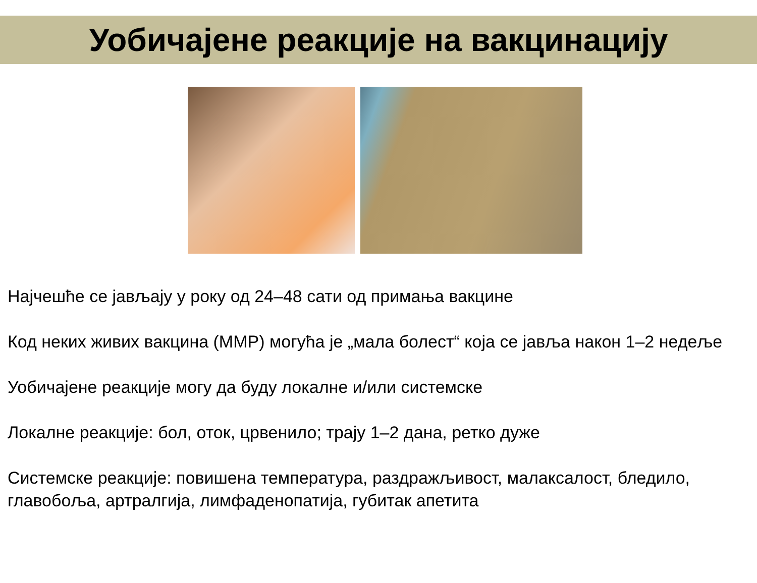Уобичајене реакције на вакцинацију
Најчешће се јављају у року од 24–48 сати од примања вакцине
Код неких живих вакцина (ММР) могућа је „мала болест“ која се јавља након 1–2 недеље
Уобичајене реакције могу да буду локалне и/или системске
Локалне реакције: бол, оток, црвенило; трају 1–2 дана, ретко дуже
Системске реакције: повишена температура, раздражљивост, малаксалост, бледило, главобоља, артралгија, лимфаденопатија, губитак апетита